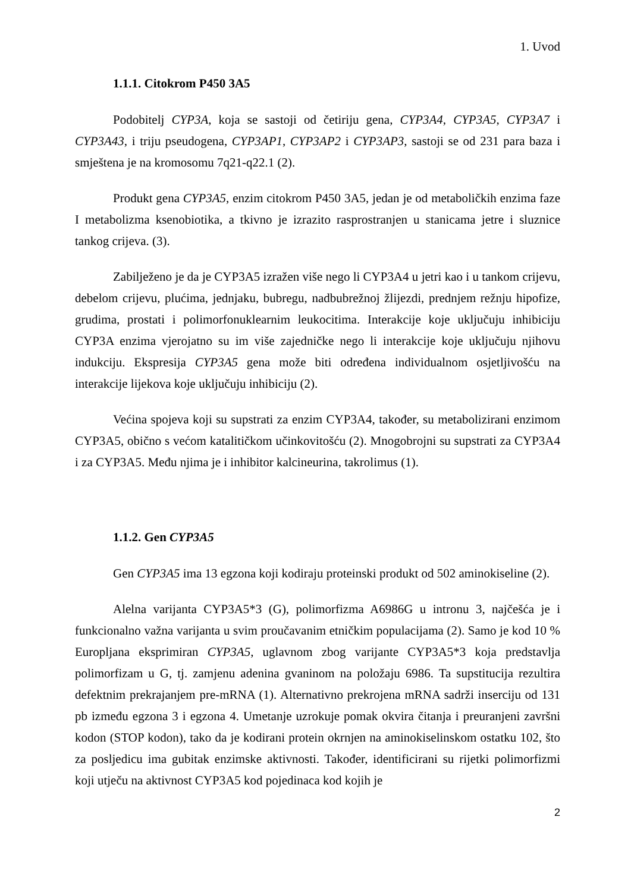1. Uvod
1.1.1. Citokrom P450 3A5
Podobitelj CYP3A, koja se sastoji od četiriju gena, CYP3A4, CYP3A5, CYP3A7 i CYP3A43, i triju pseudogena, CYP3AP1, CYP3AP2 i CYP3AP3, sastoji se od 231 para baza i smještena je na kromosomu 7q21-q22.1 (2).
Produkt gena CYP3A5, enzim citokrom P450 3A5, jedan je od metaboličkih enzima faze I metabolizma ksenobiotika, a tkivno je izrazito rasprostranjen u stanicama jetre i sluznice tankog crijeva. (3).
Zabilježeno je da je CYP3A5 izražen više nego li CYP3A4 u jetri kao i u tankom crijevu, debelom crijevu, plućima, jednjaku, bubregu, nadbubrežnoj žlijezdi, prednjem režnju hipofize, grudima, prostati i polimorfonuklearnim leukocitima. Interakcije koje uključuju inhibiciju CYP3A enzima vjerojatno su im više zajedničke nego li interakcije koje uključuju njihovu indukciju. Ekspresija CYP3A5 gena može biti određena individualnom osjetljivošću na interakcije lijekova koje uključuju inhibiciju (2).
Većina spojeva koji su supstrati za enzim CYP3A4, također, su metabolizirani enzimom CYP3A5, obično s većom katalitičkom učinkovitošću (2). Mnogobrojni su supstrati za CYP3A4 i za CYP3A5. Među njima je i inhibitor kalcineurina, takrolimus (1).
1.1.2. Gen CYP3A5
Gen CYP3A5 ima 13 egzona koji kodiraju proteinski produkt od 502 aminokiseline (2).
Alelna varijanta CYP3A5*3 (G), polimorfizma A6986G u intronu 3, najčešća je i funkcionalno važna varijanta u svim proučavanim etničkim populacijama (2). Samo je kod 10 % Europljana eksprimiran CYP3A5, uglavnom zbog varijante CYP3A5*3 koja predstavlja polimorfizam u G, tj. zamjenu adenina gvaninom na položaju 6986. Ta supstitucija rezultira defektnim prekrajanjem pre-mRNA (1). Alternativno prekrojena mRNA sadrži inserciju od 131 pb između egzona 3 i egzona 4. Umetanje uzrokuje pomak okvira čitanja i preuranjeni završni kodon (STOP kodon), tako da je kodirani protein okrnjen na aminokiselinskom ostatku 102, što za posljedicu ima gubitak enzimske aktivnosti. Također, identificirani su rijetki polimorfizmi koji utječu na aktivnost CYP3A5 kod pojedinaca kod kojih je
2